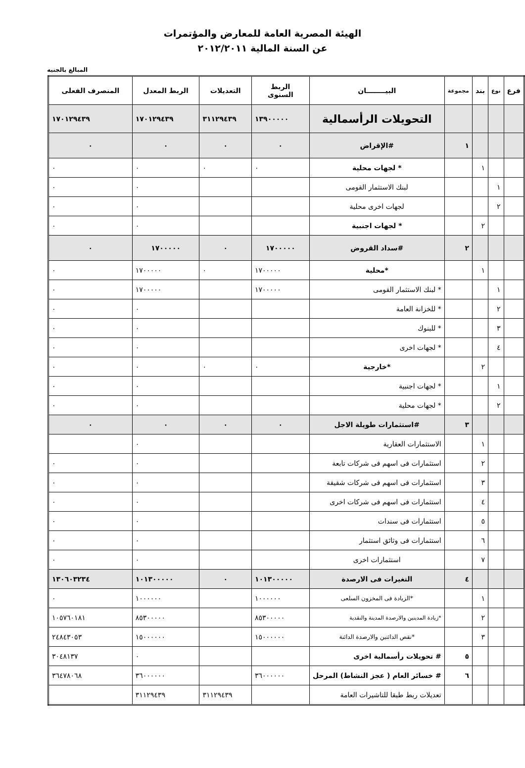الهيئة المصرية العامة للمعارض والمؤتمرات
عن السنة المالية ٢٠١٢/٢٠١١
المبالغ بالجنيه
| فرع | نوع | بند | مجموعة | البيــــــــان | الربط السنوى | التعديلات | الربط المعدل | المنصرف الفعلى |
| --- | --- | --- | --- | --- | --- | --- | --- | --- |
| | | | | التحويلات الرأسمالية | ١٣٩٠٠٠٠٠ | ٣١١٢٩٤٣٩ | ١٧٠١٢٩٤٣٩ | ١٧٠١٢٩٤٣٩ |
| | | | ١ | #الإقراض | ٠ | ٠ | ٠ | ٠ |
| | | ١ | | * لجهات محلية | ٠ | ٠ | ٠ | ٠ |
| | ١ | | | لبنك الاستثمار القومى | | | ٠ | ٠ |
| | ٢ | | | لجهات اخرى محلية | | | ٠ | ٠ |
| | | ٢ | | * لجهات اجنبية | | | ٠ | ٠ |
| | | | ٢ | #سداد القروض | ١٧٠٠٠٠٠ | ٠ | ١٧٠٠٠٠٠ | ٠ |
| | | ١ | | *محلية | ١٧٠٠٠٠٠ | ٠ | ١٧٠٠٠٠٠ | ٠ |
| | ١ | | | * لبنك الاستثمار القومى | ١٧٠٠٠٠٠ | | ١٧٠٠٠٠٠ | ٠ |
| | ٢ | | | * للخزانة العامة | | | ٠ | ٠ |
| | ٣ | | | * للبنوك | | | ٠ | ٠ |
| | ٤ | | | * لجهات اخرى | | | ٠ | ٠ |
| | | ٢ | | *خارجية | ٠ | ٠ | ٠ | ٠ |
| | ١ | | | * لجهات اجنبية | | | ٠ | ٠ |
| | ٢ | | | * لجهات محلية | | | ٠ | ٠ |
| | | | ٣ | #استثمارات طويلة الاجل | ٠ | ٠ | ٠ | ٠ |
| | | ١ | | الاستثمارات العقارية | | | ٠ | |
| | | ٢ | | استثمارات فى اسهم فى شركات تابعة | | | ٠ | ٠ |
| | | ٣ | | استثمارات فى اسهم فى شركات شقيقة | | | ٠ | ٠ |
| | | ٤ | | استثمارات فى اسهم فى شركات اخرى | | | ٠ | ٠ |
| | | ٥ | | استثمارات فى سندات | | | ٠ | ٠ |
| | | ٦ | | استثمارات فى وثائق استثمار | | | ٠ | ٠ |
| | | ٧ | | استثمارات اخرى | | | ٠ | ٠ |
| | | | ٤ | التغيرات فى الارصدة | ١٠١٣٠٠٠٠٠ | ٠ | ١٠١٣٠٠٠٠٠ | ١٣٠٦٠٣٢٣٤ |
| | | ١ | | *الزيادة فى المخزون السلعى | ١٠٠٠٠٠٠ | | ١٠٠٠٠٠٠ | ٠ |
| | | ٢ | | *زيادة المدينين والارصدة المدينة والنقدية | ٨٥٣٠٠٠٠٠ | | ٨٥٣٠٠٠٠٠ | ١٠٥٧٦٠١٨١ |
| | | ٣ | | *نقص الدائنين والارصدة الدائنة | ١٥٠٠٠٠٠٠ | | ١٥٠٠٠٠٠٠ | ٢٤٨٤٣٠٥٣ |
| | | | ٥ | # تحويلات رأسمالية اخرى | | | ٠ | ٣٠٤٨١٣٧ |
| | | | ٦ | # خسائر العام ( عجز النشاط) المرحل | ٣٦٠٠٠٠٠٠ | | ٣٦٠٠٠٠٠٠ | ٣٦٤٧٨٠٦٨ |
| | | | | تعديلات ربط طبقا للتاشيرات العامة | | ٣١١٢٩٤٣٩ | ٣١١٢٩٤٣٩ | |